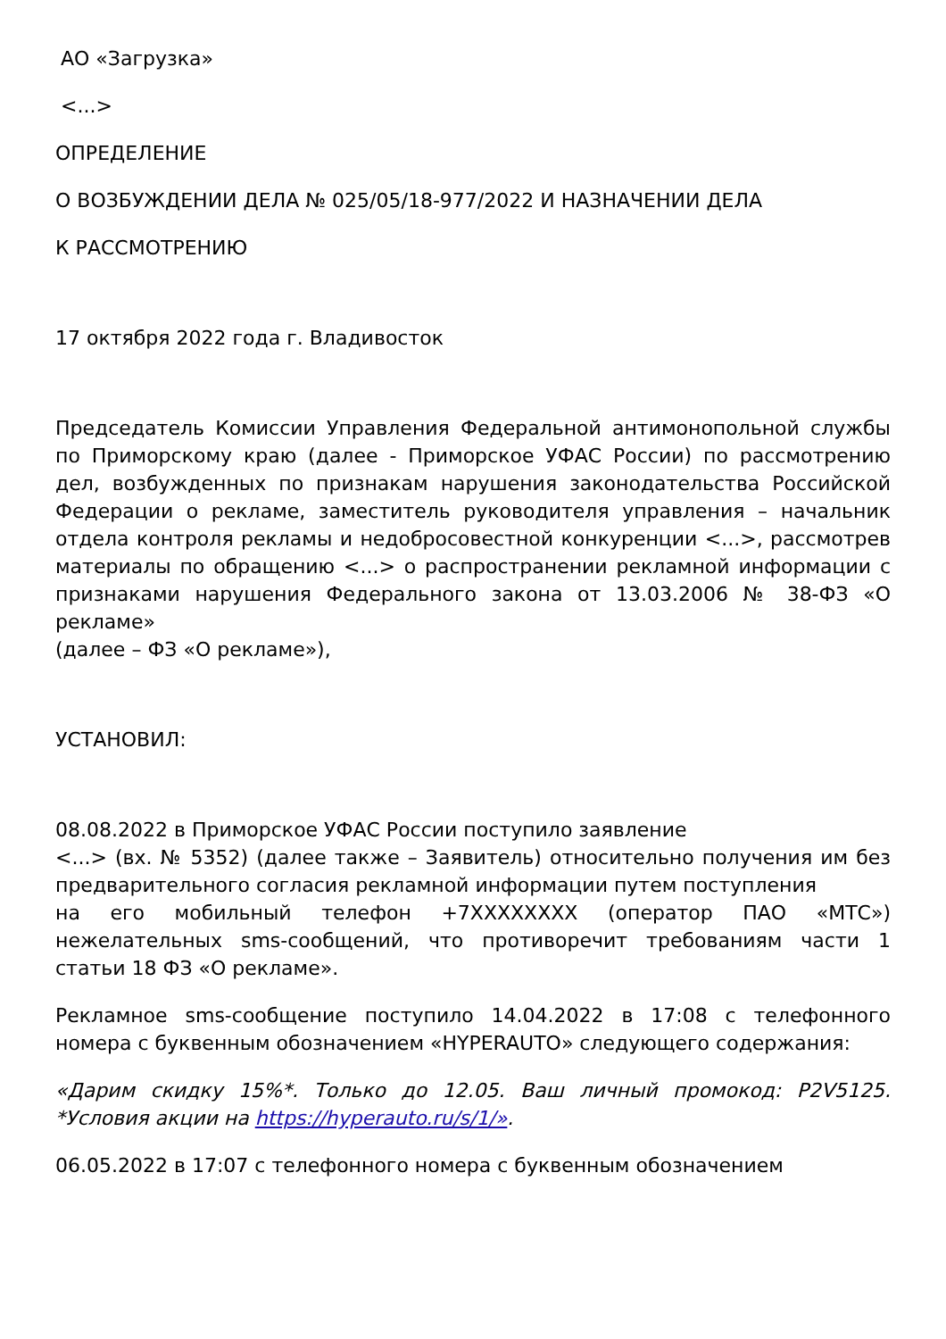АО «Загрузка»
<...>
ОПРЕДЕЛЕНИЕ
О ВОЗБУЖДЕНИИ ДЕЛА № 025/05/18-977/2022 И НАЗНАЧЕНИИ ДЕЛА
К РАССМОТРЕНИЮ
17 октября 2022 года г. Владивосток
Председатель Комиссии Управления Федеральной антимонопольной службы по Приморскому краю (далее - Приморское УФАС России) по рассмотрению дел, возбужденных по признакам нарушения законодательства Российской Федерации о рекламе, заместитель руководителя управления – начальник отдела контроля рекламы и недобросовестной конкуренции <...>, рассмотрев материалы по обращению <...> о распространении рекламной информации с признаками нарушения Федерального закона от 13.03.2006 № 38-ФЗ «О рекламе»
(далее – ФЗ «О рекламе»),
УСТАНОВИЛ:
08.08.2022 в Приморское УФАС России поступило заявление
<...> (вх. № 5352) (далее также – Заявитель) относительно получения им без предварительного согласия рекламной информации путем поступления
на его мобильный телефон +7XXXXXXXX (оператор ПАО «МТС») нежелательных sms-сообщений, что противоречит требованиям части 1 статьи 18 ФЗ «О рекламе».
Рекламное sms-сообщение поступило 14.04.2022 в 17:08 с телефонного номера с буквенным обозначением «HYPERAUTO» следующего содержания:
«Дарим скидку 15%*. Только до 12.05. Ваш личный промокод: P2V5125. *Условия акции на https://hyperauto.ru/s/1/».
06.05.2022 в 17:07 с телефонного номера с буквенным обозначением